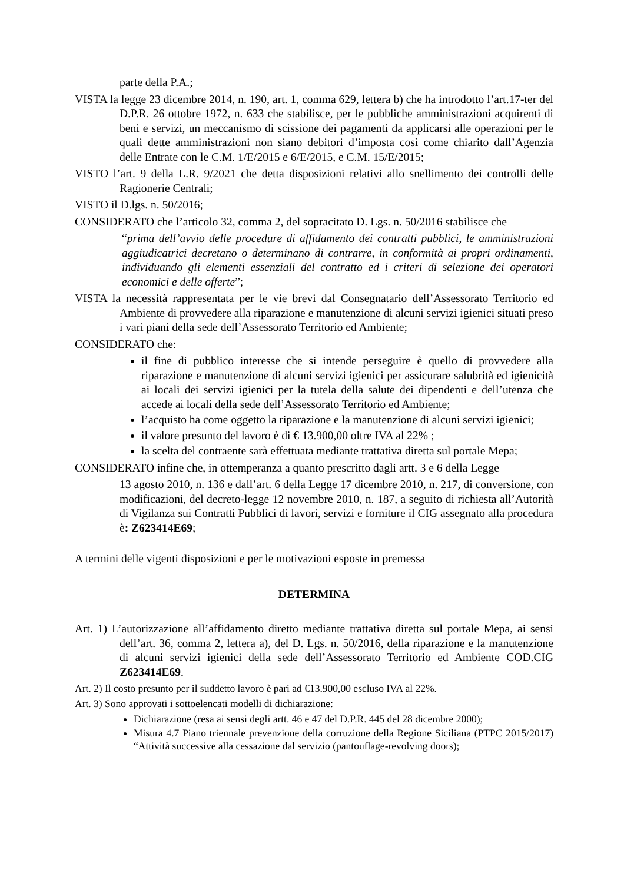parte della P.A.;
VISTA la legge 23 dicembre 2014, n. 190, art. 1, comma 629, lettera b) che ha introdotto l’art.17-ter del D.P.R. 26 ottobre 1972, n. 633 che stabilisce, per le pubbliche amministrazioni acquirenti di beni e servizi, un meccanismo di scissione dei pagamenti da applicarsi alle operazioni per le quali dette amministrazioni non siano debitori d’imposta così come chiarito dall’Agenzia delle Entrate con le C.M. 1/E/2015 e 6/E/2015, e C.M. 15/E/2015;
VISTO l’art. 9 della L.R. 9/2021 che detta disposizioni relativi allo snellimento dei controlli delle Ragionerie Centrali;
VISTO il D.lgs. n. 50/2016;
CONSIDERATO che l’articolo 32, comma 2, del sopracitato D. Lgs. n. 50/2016 stabilisce che
“prima dell’avvio delle procedure di affidamento dei contratti pubblici, le amministrazioni aggiudicatrici decretano o determinano di contrarre, in conformità ai propri ordinamenti, individuando gli elementi essenziali del contratto ed i criteri di selezione dei operatori economici e delle offerte”;
VISTA la necessità rappresentata per le vie brevi dal Consegnatario dell’Assessorato Territorio ed Ambiente di provvedere alla riparazione e manutenzione di alcuni servizi igienici situati preso i vari piani della sede dell’Assessorato Territorio ed Ambiente;
CONSIDERATO che:
il fine di pubblico interesse che si intende perseguire è quello di provvedere alla riparazione e manutenzione di alcuni servizi igienici per assicurare salubrità ed igienicità ai locali dei servizi igienici per la tutela della salute dei dipendenti e dell’utenza che accede ai locali della sede dell’Assessorato Territorio ed Ambiente;
l’acquisto ha come oggetto la riparazione e la manutenzione di alcuni servizi igienici;
il valore presunto del lavoro è di € 13.900,00 oltre IVA al 22% ;
la scelta del contraente sarà effettuata mediante trattativa diretta sul portale Mepa;
CONSIDERATO infine che, in ottemperanza a quanto prescritto dagli artt. 3 e 6 della Legge
13 agosto 2010, n. 136 e dall’art. 6 della Legge 17 dicembre 2010, n. 217, di conversione, con modificazioni, del decreto-legge 12 novembre 2010, n. 187, a seguito di richiesta all’Autorità di Vigilanza sui Contratti Pubblici di lavori, servizi e forniture il CIG assegnato alla procedura è: Z623414E69;
A termini delle vigenti disposizioni e per le motivazioni esposte in premessa
DETERMINA
Art. 1) L’autorizzazione all’affidamento diretto mediante trattativa diretta sul portale Mepa, ai sensi dell’art. 36, comma 2, lettera a), del D. Lgs. n. 50/2016, della riparazione e la manutenzione di alcuni servizi igienici della sede dell’Assessorato Territorio ed Ambiente COD.CIG Z623414E69.
Art. 2) Il costo presunto per il suddetto lavoro è pari ad €13.900,00 escluso IVA al 22%.
Art. 3) Sono approvati i sottoelencati modelli di dichiarazione:
Dichiarazione (resa ai sensi degli artt. 46 e 47 del D.P.R. 445 del 28 dicembre 2000);
Misura 4.7 Piano triennale prevenzione della corruzione della Regione Siciliana (PTPC 2015/2017) “Attività successive alla cessazione dal servizio (pantouflage-revolving doors);